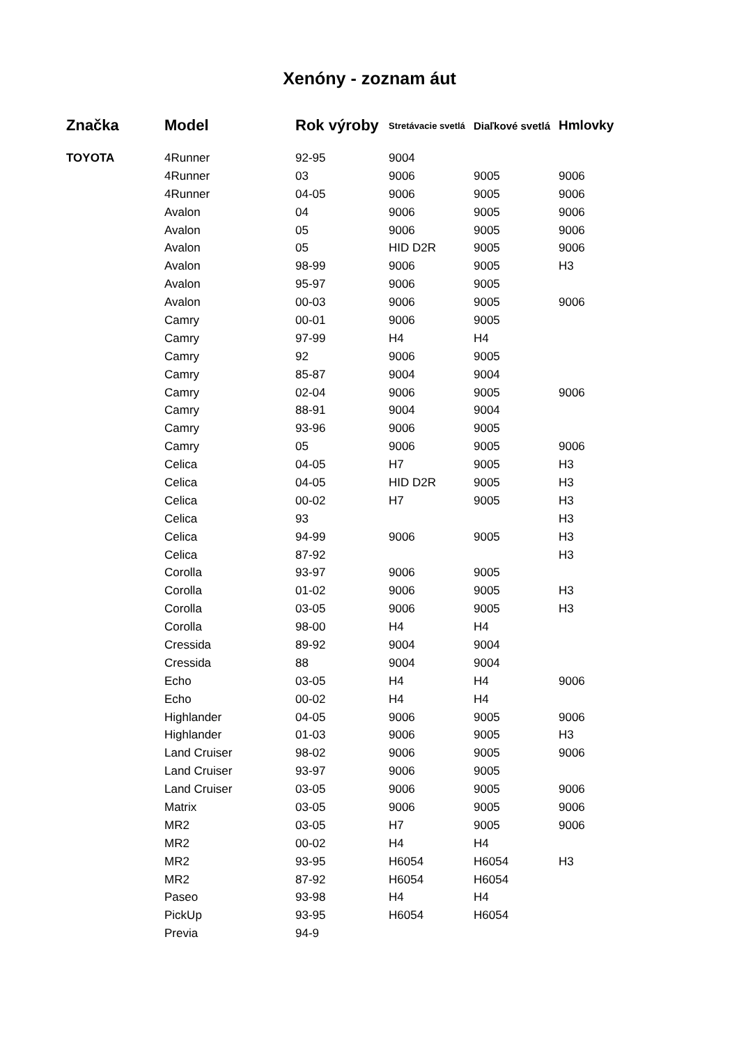Xenóny - zoznam áut
| Značka | Model | Rok výroby | Stretávacie svetlá | Diaľkové svetlá | Hmlovky |
| --- | --- | --- | --- | --- | --- |
| TOYOTA | 4Runner | 92-95 | 9004 | | |
| | 4Runner | 03 | 9006 | 9005 | 9006 |
| | 4Runner | 04-05 | 9006 | 9005 | 9006 |
| | Avalon | 04 | 9006 | 9005 | 9006 |
| | Avalon | 05 | 9006 | 9005 | 9006 |
| | Avalon | 05 | HID D2R | 9005 | 9006 |
| | Avalon | 98-99 | 9006 | 9005 | H3 |
| | Avalon | 95-97 | 9006 | 9005 | |
| | Avalon | 00-03 | 9006 | 9005 | 9006 |
| | Camry | 00-01 | 9006 | 9005 | |
| | Camry | 97-99 | H4 | H4 | |
| | Camry | 92 | 9006 | 9005 | |
| | Camry | 85-87 | 9004 | 9004 | |
| | Camry | 02-04 | 9006 | 9005 | 9006 |
| | Camry | 88-91 | 9004 | 9004 | |
| | Camry | 93-96 | 9006 | 9005 | |
| | Camry | 05 | 9006 | 9005 | 9006 |
| | Celica | 04-05 | H7 | 9005 | H3 |
| | Celica | 04-05 | HID D2R | 9005 | H3 |
| | Celica | 00-02 | H7 | 9005 | H3 |
| | Celica | 93 | | | H3 |
| | Celica | 94-99 | 9006 | 9005 | H3 |
| | Celica | 87-92 | | | H3 |
| | Corolla | 93-97 | 9006 | 9005 | |
| | Corolla | 01-02 | 9006 | 9005 | H3 |
| | Corolla | 03-05 | 9006 | 9005 | H3 |
| | Corolla | 98-00 | H4 | H4 | |
| | Cressida | 89-92 | 9004 | 9004 | |
| | Cressida | 88 | 9004 | 9004 | |
| | Echo | 03-05 | H4 | H4 | 9006 |
| | Echo | 00-02 | H4 | H4 | |
| | Highlander | 04-05 | 9006 | 9005 | 9006 |
| | Highlander | 01-03 | 9006 | 9005 | H3 |
| | Land Cruiser | 98-02 | 9006 | 9005 | 9006 |
| | Land Cruiser | 93-97 | 9006 | 9005 | |
| | Land Cruiser | 03-05 | 9006 | 9005 | 9006 |
| | Matrix | 03-05 | 9006 | 9005 | 9006 |
| | MR2 | 03-05 | H7 | 9005 | 9006 |
| | MR2 | 00-02 | H4 | H4 | |
| | MR2 | 93-95 | H6054 | H6054 | H3 |
| | MR2 | 87-92 | H6054 | H6054 | |
| | Paseo | 93-98 | H4 | H4 | |
| | PickUp | 93-95 | H6054 | H6054 | |
| | Previa | 94-9 | | | |